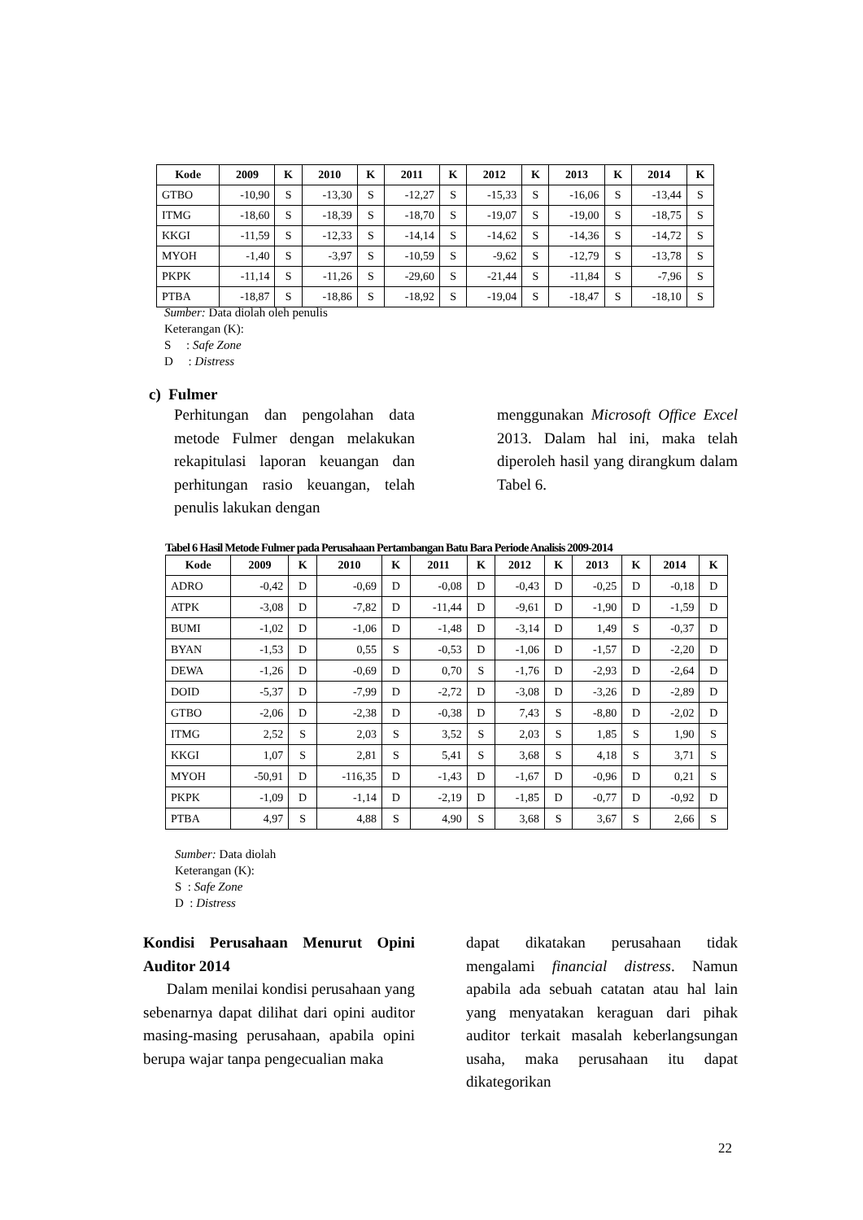| Kode | 2009 | K | 2010 | K | 2011 | K | 2012 | K | 2013 | K | 2014 | K |
| --- | --- | --- | --- | --- | --- | --- | --- | --- | --- | --- | --- | --- |
| GTBO | -10,90 | S | -13,30 | S | -12,27 | S | -15,33 | S | -16,06 | S | -13,44 | S |
| ITMG | -18,60 | S | -18,39 | S | -18,70 | S | -19,07 | S | -19,00 | S | -18,75 | S |
| KKGI | -11,59 | S | -12,33 | S | -14,14 | S | -14,62 | S | -14,36 | S | -14,72 | S |
| MYOH | -1,40 | S | -3,97 | S | -10,59 | S | -9,62 | S | -12,79 | S | -13,78 | S |
| PKPK | -11,14 | S | -11,26 | S | -29,60 | S | -21,44 | S | -11,84 | S | -7,96 | S |
| PTBA | -18,87 | S | -18,86 | S | -18,92 | S | -19,04 | S | -18,47 | S | -18,10 | S |
Sumber: Data diolah oleh penulis
Keterangan (K):
S : Safe Zone
D : Distress
c) Fulmer
Perhitungan dan pengolahan data metode Fulmer dengan melakukan rekapitulasi laporan keuangan dan perhitungan rasio keuangan, telah penulis lakukan dengan
menggunakan Microsoft Office Excel 2013. Dalam hal ini, maka telah diperoleh hasil yang dirangkum dalam Tabel 6.
Tabel 6 Hasil Metode Fulmer pada Perusahaan Pertambangan Batu Bara Periode Analisis 2009-2014
| Kode | 2009 | K | 2010 | K | 2011 | K | 2012 | K | 2013 | K | 2014 | K |
| --- | --- | --- | --- | --- | --- | --- | --- | --- | --- | --- | --- | --- |
| ADRO | -0,42 | D | -0,69 | D | -0,08 | D | -0,43 | D | -0,25 | D | -0,18 | D |
| ATPK | -3,08 | D | -7,82 | D | -11,44 | D | -9,61 | D | -1,90 | D | -1,59 | D |
| BUMI | -1,02 | D | -1,06 | D | -1,48 | D | -3,14 | D | 1,49 | S | -0,37 | D |
| BYAN | -1,53 | D | 0,55 | S | -0,53 | D | -1,06 | D | -1,57 | D | -2,20 | D |
| DEWA | -1,26 | D | -0,69 | D | 0,70 | S | -1,76 | D | -2,93 | D | -2,64 | D |
| DOID | -5,37 | D | -7,99 | D | -2,72 | D | -3,08 | D | -3,26 | D | -2,89 | D |
| GTBO | -2,06 | D | -2,38 | D | -0,38 | D | 7,43 | S | -8,80 | D | -2,02 | D |
| ITMG | 2,52 | S | 2,03 | S | 3,52 | S | 2,03 | S | 1,85 | S | 1,90 | S |
| KKGI | 1,07 | S | 2,81 | S | 5,41 | S | 3,68 | S | 4,18 | S | 3,71 | S |
| MYOH | -50,91 | D | -116,35 | D | -1,43 | D | -1,67 | D | -0,96 | D | 0,21 | S |
| PKPK | -1,09 | D | -1,14 | D | -2,19 | D | -1,85 | D | -0,77 | D | -0,92 | D |
| PTBA | 4,97 | S | 4,88 | S | 4,90 | S | 3,68 | S | 3,67 | S | 2,66 | S |
Sumber: Data diolah
Keterangan (K):
S : Safe Zone
D : Distress
Kondisi Perusahaan Menurut Opini Auditor 2014
Dalam menilai kondisi perusahaan yang sebenarnya dapat dilihat dari opini auditor masing-masing perusahaan, apabila opini berupa wajar tanpa pengecualian maka
dapat dikatakan perusahaan tidak mengalami financial distress. Namun apabila ada sebuah catatan atau hal lain yang menyatakan keraguan dari pihak auditor terkait masalah keberlangsungan usaha, maka perusahaan itu dapat dikategorikan
22